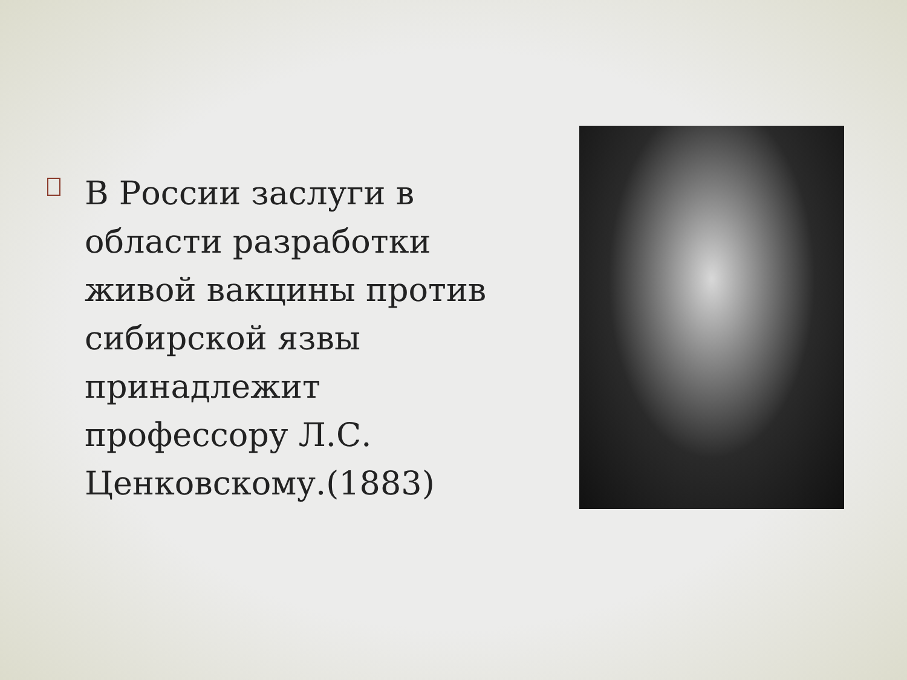В России заслуги в области разработки живой вакцины против сибирской язвы принадлежит профессору Л.С. Ценковскому.(1883)